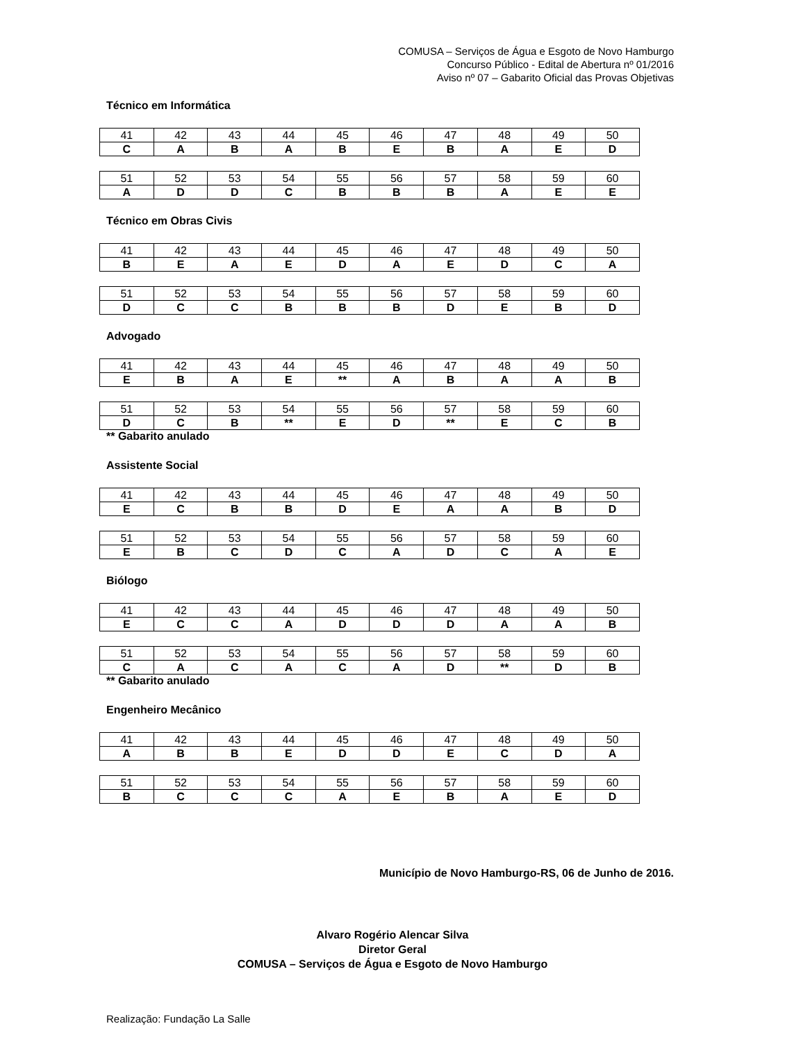COMUSA – Serviços de Água e Esgoto de Novo Hamburgo
Concurso Público - Edital de Abertura nº 01/2016
Aviso nº 07 – Gabarito Oficial das Provas Objetivas
Técnico em Informática
| 41 | 42 | 43 | 44 | 45 | 46 | 47 | 48 | 49 | 50 |
| C | A | B | A | B | E | B | A | E | D |
| 51 | 52 | 53 | 54 | 55 | 56 | 57 | 58 | 59 | 60 |
| A | D | D | C | B | B | B | A | E | E |
Técnico em Obras Civis
| 41 | 42 | 43 | 44 | 45 | 46 | 47 | 48 | 49 | 50 |
| B | E | A | E | D | A | E | D | C | A |
| 51 | 52 | 53 | 54 | 55 | 56 | 57 | 58 | 59 | 60 |
| D | C | C | B | B | B | D | E | B | D |
Advogado
| 41 | 42 | 43 | 44 | 45 | 46 | 47 | 48 | 49 | 50 |
| E | B | A | E | ** | A | B | A | A | B |
| 51 | 52 | 53 | 54 | 55 | 56 | 57 | 58 | 59 | 60 |
| D | C | B | ** | E | D | ** | E | C | B |
** Gabarito anulado
Assistente Social
| 41 | 42 | 43 | 44 | 45 | 46 | 47 | 48 | 49 | 50 |
| E | C | B | B | D | E | A | A | B | D |
| 51 | 52 | 53 | 54 | 55 | 56 | 57 | 58 | 59 | 60 |
| E | B | C | D | C | A | D | C | A | E |
Biólogo
| 41 | 42 | 43 | 44 | 45 | 46 | 47 | 48 | 49 | 50 |
| E | C | C | A | D | D | D | A | A | B |
| 51 | 52 | 53 | 54 | 55 | 56 | 57 | 58 | 59 | 60 |
| C | A | C | A | C | A | D | ** | D | B |
** Gabarito anulado
Engenheiro Mecânico
| 41 | 42 | 43 | 44 | 45 | 46 | 47 | 48 | 49 | 50 |
| A | B | B | E | D | D | E | C | D | A |
| 51 | 52 | 53 | 54 | 55 | 56 | 57 | 58 | 59 | 60 |
| B | C | C | C | A | E | B | A | E | D |
Município de Novo Hamburgo-RS, 06 de Junho de 2016.
Alvaro Rogério Alencar Silva
Diretor Geral
COMUSA – Serviços de Água e Esgoto de Novo Hamburgo
Realização: Fundação La Salle